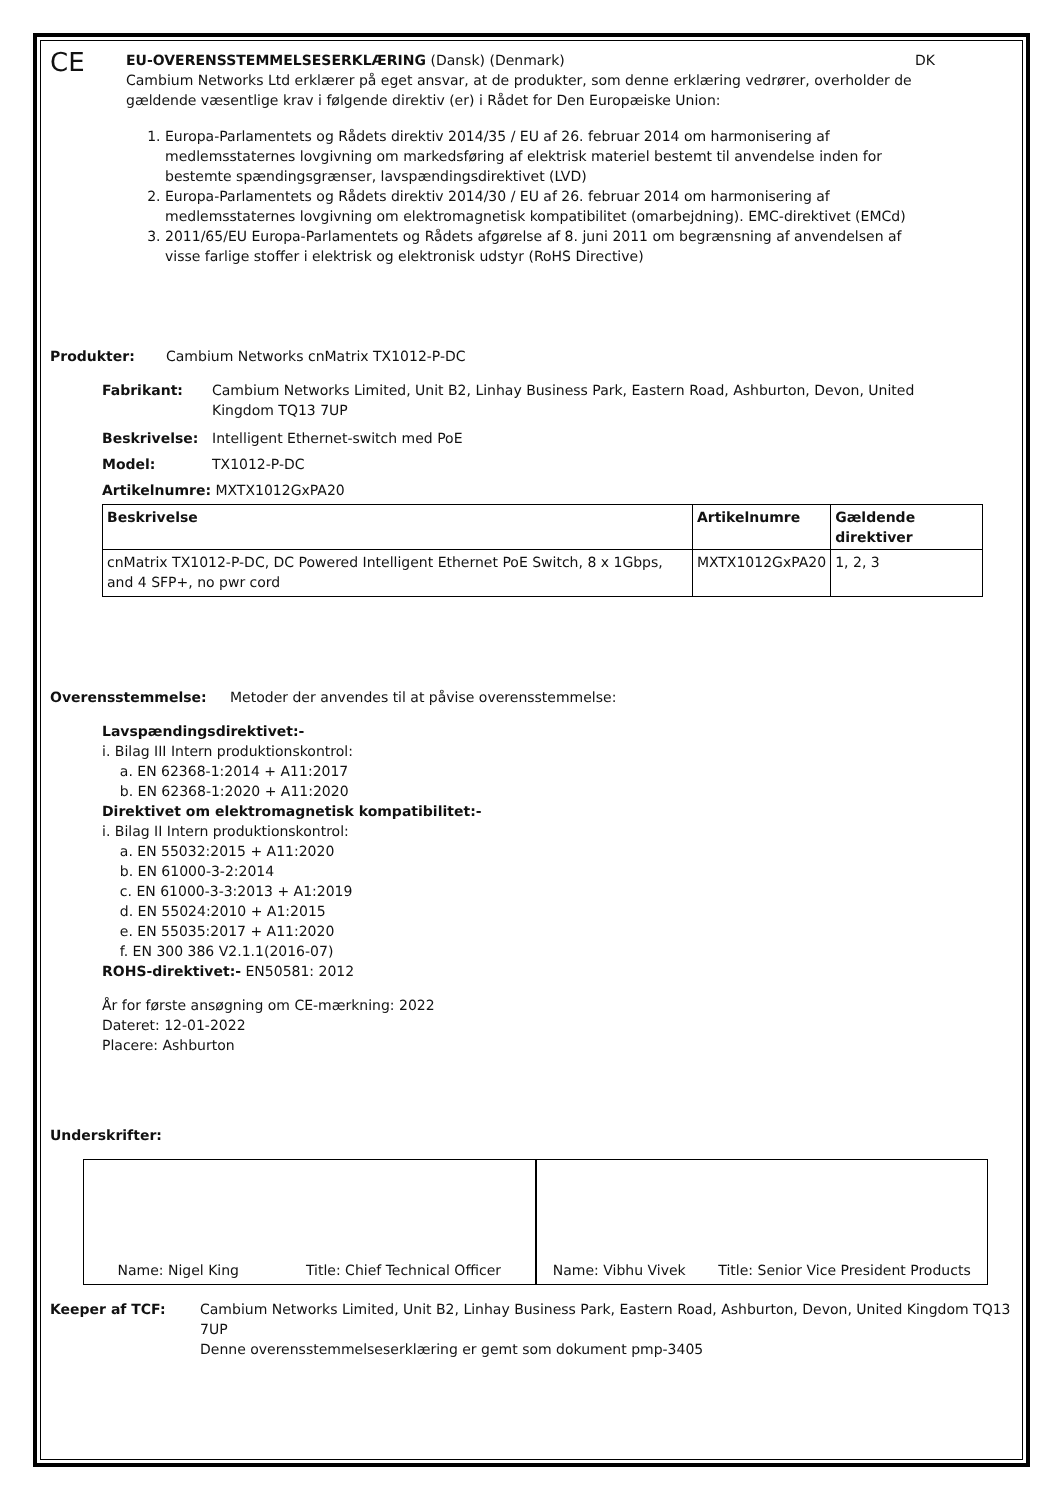CE
EU-OVERENSSTEMMELSESERKLÆRING (Dansk) (Denmark) DK
Cambium Networks Ltd erklærer på eget ansvar, at de produkter, som denne erklæring vedrører, overholder de gældende væsentlige krav i følgende direktiv (er) i Rådet for Den Europæiske Union:
1. Europa-Parlamentets og Rådets direktiv 2014/35 / EU af 26. februar 2014 om harmonisering af medlemsstaternes lovgivning om markedsføring af elektrisk materiel bestemt til anvendelse inden for bestemte spændingsgrænser, lavspændingsdirektivet (LVD)
2. Europa-Parlamentets og Rådets direktiv 2014/30 / EU af 26. februar 2014 om harmonisering af medlemsstaternes lovgivning om elektromagnetisk kompatibilitet (omarbejdning). EMC-direktivet (EMCd)
3. 2011/65/EU Europa-Parlamentets og Rådets afgørelse af 8. juni 2011 om begrænsning af anvendelsen af visse farlige stoffer i elektrisk og elektronisk udstyr (RoHS Directive)
Produkter: Cambium Networks cnMatrix TX1012-P-DC
Fabrikant: Cambium Networks Limited, Unit B2, Linhay Business Park, Eastern Road, Ashburton, Devon, United Kingdom TQ13 7UP
Beskrivelse: Intelligent Ethernet-switch med PoE
Model: TX1012-P-DC
Artikelnumre: MXTX1012GxPA20
| Beskrivelse | Artikelnumre | Gældende direktiver |
| --- | --- | --- |
| cnMatrix TX1012-P-DC, DC Powered Intelligent Ethernet PoE Switch, 8 x 1Gbps, and 4 SFP+, no pwr cord | MXTX1012GxPA20 | 1, 2, 3 |
Overensstemmelse: Metoder der anvendes til at påvise overensstemmelse:
Lavspændingsdirektivet:-
i. Bilag III Intern produktionskontrol:
a. EN 62368-1:2014 + A11:2017
b. EN 62368-1:2020 + A11:2020
Direktivet om elektromagnetisk kompatibilitet:-
i. Bilag II Intern produktionskontrol:
a. EN 55032:2015 + A11:2020
b. EN 61000-3-2:2014
c. EN 61000-3-3:2013 + A1:2019
d. EN 55024:2010 + A1:2015
e. EN 55035:2017 + A11:2020
f. EN 300 386 V2.1.1(2016-07)
ROHS-direktivet:- EN50581: 2012
År for første ansøgning om CE-mærkning: 2022
Dateret: 12-01-2022
Placere: Ashburton
Underskrifter:
Name: Nigel King Title: Chief Technical Officer
Name: Vibhu Vivek Title: Senior Vice President Products
Keeper af TCF: Cambium Networks Limited, Unit B2, Linhay Business Park, Eastern Road, Ashburton, Devon, United Kingdom TQ13 7UP
Denne overensstemmelseserklæring er gemt som dokument pmp-3405